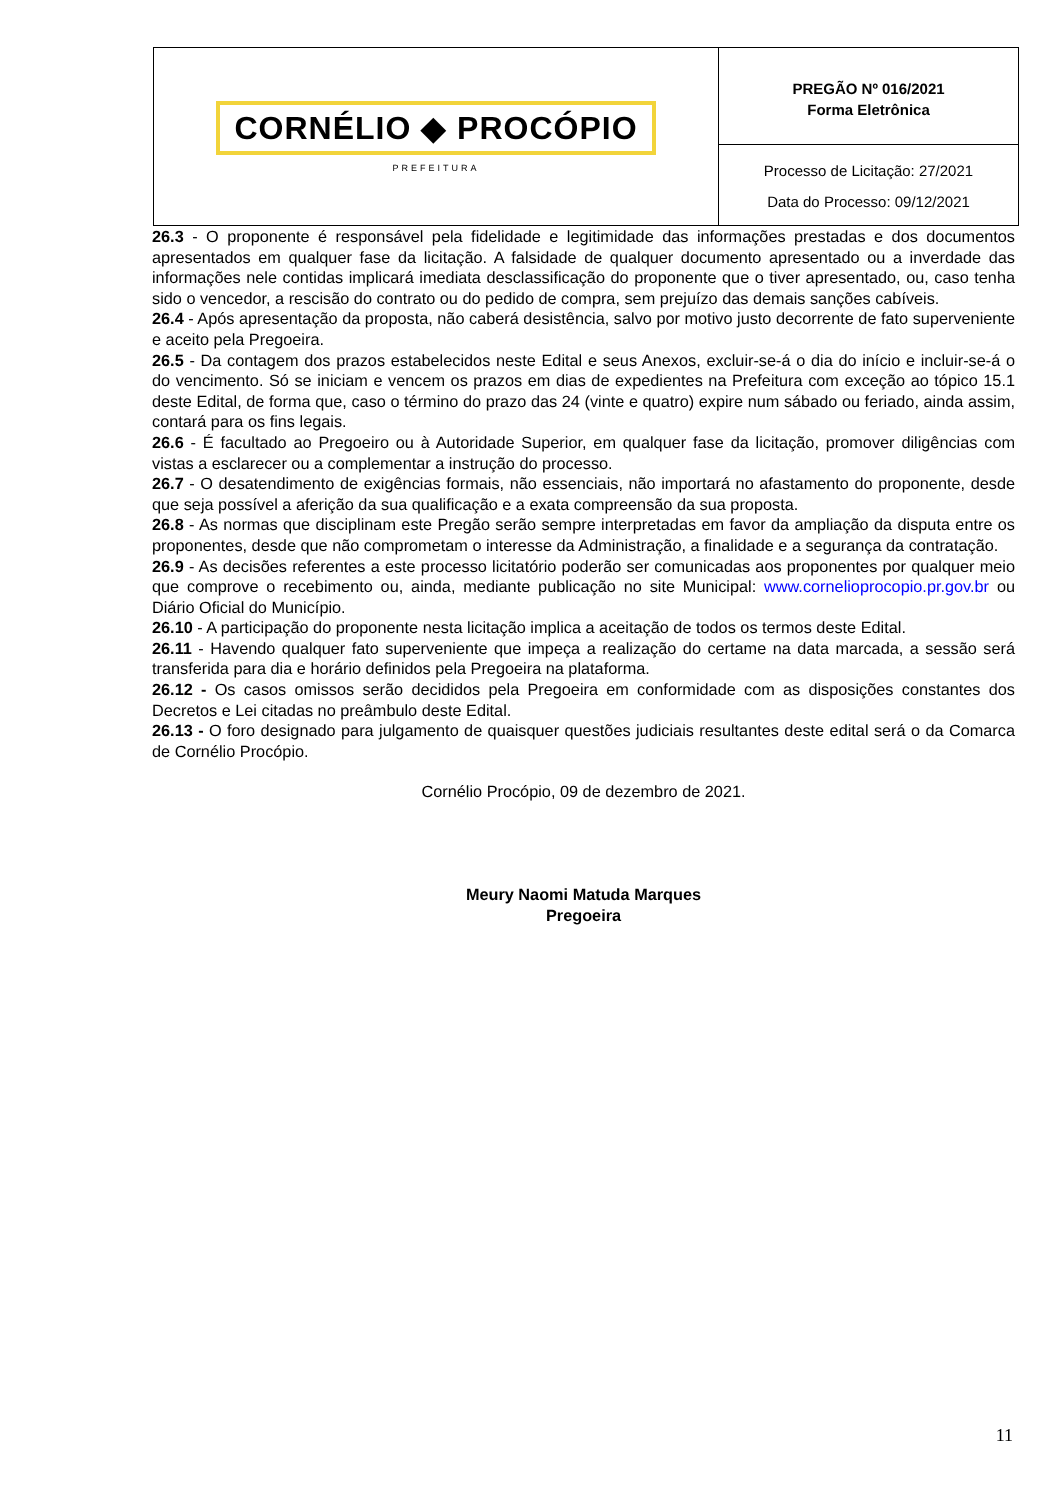CORNÉLIO ◆ PROCÓPIO
PREFEITURA
PREGÃO Nº 016/2021
Forma Eletrônica
Processo de Licitação: 27/2021
Data do Processo: 09/12/2021
26.3 - O proponente é responsável pela fidelidade e legitimidade das informações prestadas e dos documentos apresentados em qualquer fase da licitação. A falsidade de qualquer documento apresentado ou a inverdade das informações nele contidas implicará imediata desclassificação do proponente que o tiver apresentado, ou, caso tenha sido o vencedor, a rescisão do contrato ou do pedido de compra, sem prejuízo das demais sanções cabíveis.
26.4 - Após apresentação da proposta, não caberá desistência, salvo por motivo justo decorrente de fato superveniente e aceito pela Pregoeira.
26.5 - Da contagem dos prazos estabelecidos neste Edital e seus Anexos, excluir-se-á o dia do início e incluir-se-á o do vencimento. Só se iniciam e vencem os prazos em dias de expedientes na Prefeitura com exceção ao tópico 15.1 deste Edital, de forma que, caso o término do prazo das 24 (vinte e quatro) expire num sábado ou feriado, ainda assim, contará para os fins legais.
26.6 - É facultado ao Pregoeiro ou à Autoridade Superior, em qualquer fase da licitação, promover diligências com vistas a esclarecer ou a complementar a instrução do processo.
26.7 - O desatendimento de exigências formais, não essenciais, não importará no afastamento do proponente, desde que seja possível a aferição da sua qualificação e a exata compreensão da sua proposta.
26.8 - As normas que disciplinam este Pregão serão sempre interpretadas em favor da ampliação da disputa entre os proponentes, desde que não comprometam o interesse da Administração, a finalidade e a segurança da contratação.
26.9 - As decisões referentes a este processo licitatório poderão ser comunicadas aos proponentes por qualquer meio que comprove o recebimento ou, ainda, mediante publicação no site Municipal: www.cornelioprocopio.pr.gov.br ou Diário Oficial do Município.
26.10 - A participação do proponente nesta licitação implica a aceitação de todos os termos deste Edital.
26.11 - Havendo qualquer fato superveniente que impeça a realização do certame na data marcada, a sessão será transferida para dia e horário definidos pela Pregoeira na plataforma.
26.12 - Os casos omissos serão decididos pela Pregoeira em conformidade com as disposições constantes dos Decretos e Lei citadas no preâmbulo deste Edital.
26.13 - O foro designado para julgamento de quaisquer questões judiciais resultantes deste edital será o da Comarca de Cornélio Procópio.
Cornélio Procópio, 09 de dezembro de 2021.
Meury Naomi Matuda Marques
Pregoeira
11